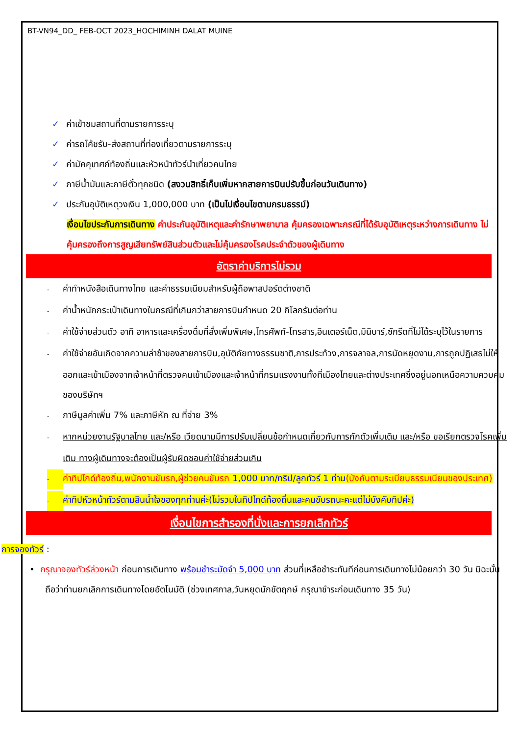BT-VN94_DD_ FEB-OCT 2023_HOCHIMINH DALAT MUINE
✓ ค่าเข้าชมสถานที่ตามรายการระบุ
✓ ค่ารถโค้ชรับ-ส่งสถานที่ท่องเที่ยวตามรายการระบุ
✓ ค่ามัคคุเทศก์ท้องถิ่นและหัวหน้าทัวร์นำเที่ยวคนไทย
✓ ภาษีน้ำมันและภาษีตั๋วทุกชนิด (สงวนสิทธิ์เก็บเพิ่มหากสายการบินปรับขึ้นก่อนวันเดินทาง)
✓ ประกันอุบัติเหตุวงเงิน 1,000,000 บาท (เป็นไปเงื่อนไขตามกรมธรรม์)
เงื่อนไขประกันการเดินทาง ค่าประกันอุบัติเหตุและค่ารักษาพยาบาล คุ้มครองเฉพาะกรณีที่ได้รับอุบัติเหตุระหว่างการเดินทาง ไม่คุ้มครองถึงการสูญเสียทรัพย์สินส่วนตัวและไม่คุ้มครองโรคประจำตัวของผู้เดินทาง
อัตราค่าบริการไม่รวม
- ค่าทำหนังสือเดินทางไทย และค่าธรรมเนียมสำหรับผู้ถือพาสปอร์ตต่างชาติ
- ค่าน้ำหนักกระเป๋าเดินทางในกรณีที่เกินกว่าสายการบินกำหนด 20 กิโลกรัมต่อท่าน
- ค่าใช้จ่ายส่วนตัว อาทิ อาหารและเครื่องดื่มที่สั่งเพิ่มพิเศษ,โทรศัพท์-โทรสาร,อินเตอร์เน็ต,มินิบาร์,ซักรีดที่ไม่ได้ระบุไว้ในรายการ
- ค่าใช้จ่ายอันเกิดจากความล่าช้าของสายการบิน,อุบัติภัยทางธรรมชาติ,การประท้วง,การจลาจล,การนัดหยุดงาน,การถูกปฏิเสธไม่ให้ออกและเข้าเมืองจากเจ้าหน้าที่ตรวจคนเข้าเมืองและเจ้าหน้าที่กรมแรงงานทั้งที่เมืองไทยและต่างประเทศซึ่งอยู่นอกเหนือความควบคุมของบริษัทฯ
- ภาษีมูลค่าเพิ่ม 7% และภาษีหัก ณ ที่จ่าย 3%
- หากหน่วยงานรัฐบาลไทย และ/หรือ เวียดนามมีการปรับเปลี่ยนข้อกำหนดเกี่ยวกับการกักตัวเพิ่มเติม และ/หรือ ขอเรียกตรวจโรคเพิ่มเติม ทางผู้เดินทางจะต้องเป็นผู้รับผิดชอบค่าใช้จ่ายส่วนเกิน
- ค่าทิปไกด์ท้องถิ่น,พนักงานขับรถ,ผู้ช่วยคนขับรถ 1,000 บาท/ทริป/ลูกทัวร์ 1 ท่าน(บังคับตามระเบียบธรรมเนียมของประเทศ)
- ค่าทิปหัวหน้าทัวร์ตามสินน้ำใจของทุกท่านค่ะ(ไม่รวมในทิปไกด์ท้องถิ่นและคนขับรถนะคะแต่ไม่บังคับทิปค่ะ)
เงื่อนไขการสำรองที่นั่งและการยกเลิกทัวร์
การจองทัวร์ :
• กรุณาจองทัวร์ล่วงหน้า ก่อนการเดินทาง พร้อมชำระมัดจำ 5,000 บาท ส่วนที่เหลือชำระทันทีก่อนการเดินทางไม่น้อยกว่า 30 วัน มิฉะนั้นถือว่าท่านยกเลิกการเดินทางโดยอัตโนมัติ (ช่วงเทศกาล,วันหยุดนักขัตฤกษ์ กรุณาชำระก่อนเดินทาง 35 วัน)